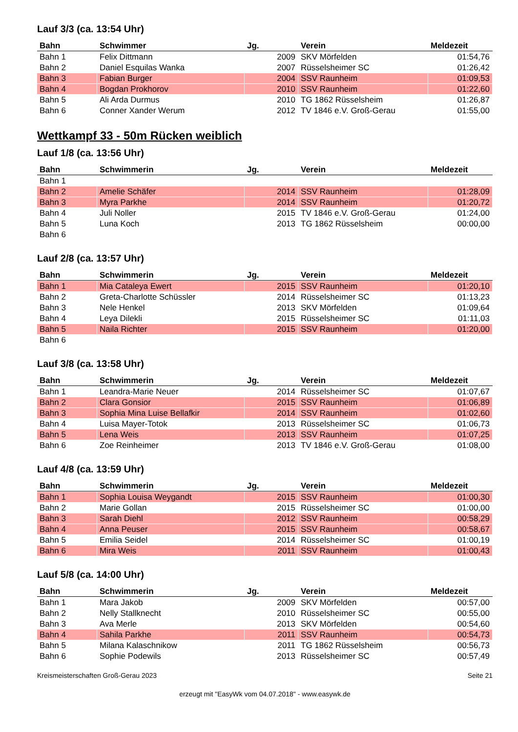Lauf 3/3 (ca. 13:54 Uhr)
| Bahn | Schwimmer | Jg. | Verein | Meldezeit |
| --- | --- | --- | --- | --- |
| Bahn 1 | Felix Dittmann | 2009 | SKV Mörfelden | 01:54,76 |
| Bahn 2 | Daniel Esquilas Wanka | 2007 | Rüsselsheimer SC | 01:26,42 |
| Bahn 3 | Fabian Burger | 2004 | SSV Raunheim | 01:09,53 |
| Bahn 4 | Bogdan Prokhorov | 2010 | SSV Raunheim | 01:22,60 |
| Bahn 5 | Ali Arda Durmus | 2010 | TG 1862 Rüsselsheim | 01:26,87 |
| Bahn 6 | Conner Xander Werum | 2012 | TV 1846 e.V. Groß-Gerau | 01:55,00 |
Wettkampf 33 - 50m Rücken weiblich
Lauf 1/8 (ca. 13:56 Uhr)
| Bahn | Schwimmerin | Jg. | Verein | Meldezeit |
| --- | --- | --- | --- | --- |
| Bahn 1 | | | | |
| Bahn 2 | Amelie Schäfer | 2014 | SSV Raunheim | 01:28,09 |
| Bahn 3 | Myra Parkhe | 2014 | SSV Raunheim | 01:20,72 |
| Bahn 4 | Juli Noller | 2015 | TV 1846 e.V. Groß-Gerau | 01:24,00 |
| Bahn 5 | Luna Koch | 2013 | TG 1862 Rüsselsheim | 00:00,00 |
| Bahn 6 | | | | |
Lauf 2/8 (ca. 13:57 Uhr)
| Bahn | Schwimmerin | Jg. | Verein | Meldezeit |
| --- | --- | --- | --- | --- |
| Bahn 1 | Mia Cataleya Ewert | 2015 | SSV Raunheim | 01:20,10 |
| Bahn 2 | Greta-Charlotte Schüssler | 2014 | Rüsselsheimer SC | 01:13,23 |
| Bahn 3 | Nele Henkel | 2013 | SKV Mörfelden | 01:09,64 |
| Bahn 4 | Leya Dilekli | 2015 | Rüsselsheimer SC | 01:11,03 |
| Bahn 5 | Naila Richter | 2015 | SSV Raunheim | 01:20,00 |
| Bahn 6 | | | | |
Lauf 3/8 (ca. 13:58 Uhr)
| Bahn | Schwimmerin | Jg. | Verein | Meldezeit |
| --- | --- | --- | --- | --- |
| Bahn 1 | Leandra-Marie Neuer | 2014 | Rüsselsheimer SC | 01:07,67 |
| Bahn 2 | Clara Gonsior | 2015 | SSV Raunheim | 01:06,89 |
| Bahn 3 | Sophia Mina Luise Bellafkir | 2014 | SSV Raunheim | 01:02,60 |
| Bahn 4 | Luisa Mayer-Totok | 2013 | Rüsselsheimer SC | 01:06,73 |
| Bahn 5 | Lena Weis | 2013 | SSV Raunheim | 01:07,25 |
| Bahn 6 | Zoe Reinheimer | 2013 | TV 1846 e.V. Groß-Gerau | 01:08,00 |
Lauf 4/8 (ca. 13:59 Uhr)
| Bahn | Schwimmerin | Jg. | Verein | Meldezeit |
| --- | --- | --- | --- | --- |
| Bahn 1 | Sophia Louisa Weygandt | 2015 | SSV Raunheim | 01:00,30 |
| Bahn 2 | Marie Gollan | 2015 | Rüsselsheimer SC | 01:00,00 |
| Bahn 3 | Sarah Diehl | 2012 | SSV Raunheim | 00:58,29 |
| Bahn 4 | Anna Peuser | 2015 | SSV Raunheim | 00:58,67 |
| Bahn 5 | Emilia Seidel | 2014 | Rüsselsheimer SC | 01:00,19 |
| Bahn 6 | Mira Weis | 2011 | SSV Raunheim | 01:00,43 |
Lauf 5/8 (ca. 14:00 Uhr)
| Bahn | Schwimmerin | Jg. | Verein | Meldezeit |
| --- | --- | --- | --- | --- |
| Bahn 1 | Mara Jakob | 2009 | SKV Mörfelden | 00:57,00 |
| Bahn 2 | Nelly Stallknecht | 2010 | Rüsselsheimer SC | 00:55,00 |
| Bahn 3 | Ava Merle | 2013 | SKV Mörfelden | 00:54,60 |
| Bahn 4 | Sahila Parkhe | 2011 | SSV Raunheim | 00:54,73 |
| Bahn 5 | Milana Kalaschnikow | 2011 | TG 1862 Rüsselsheim | 00:56,73 |
| Bahn 6 | Sophie Podewils | 2013 | Rüsselsheimer SC | 00:57,49 |
Kreismeisterschaften Groß-Gerau 2023 Seite 21
erzeugt mit "EasyWk vom 04.07.2018" - www.easywk.de